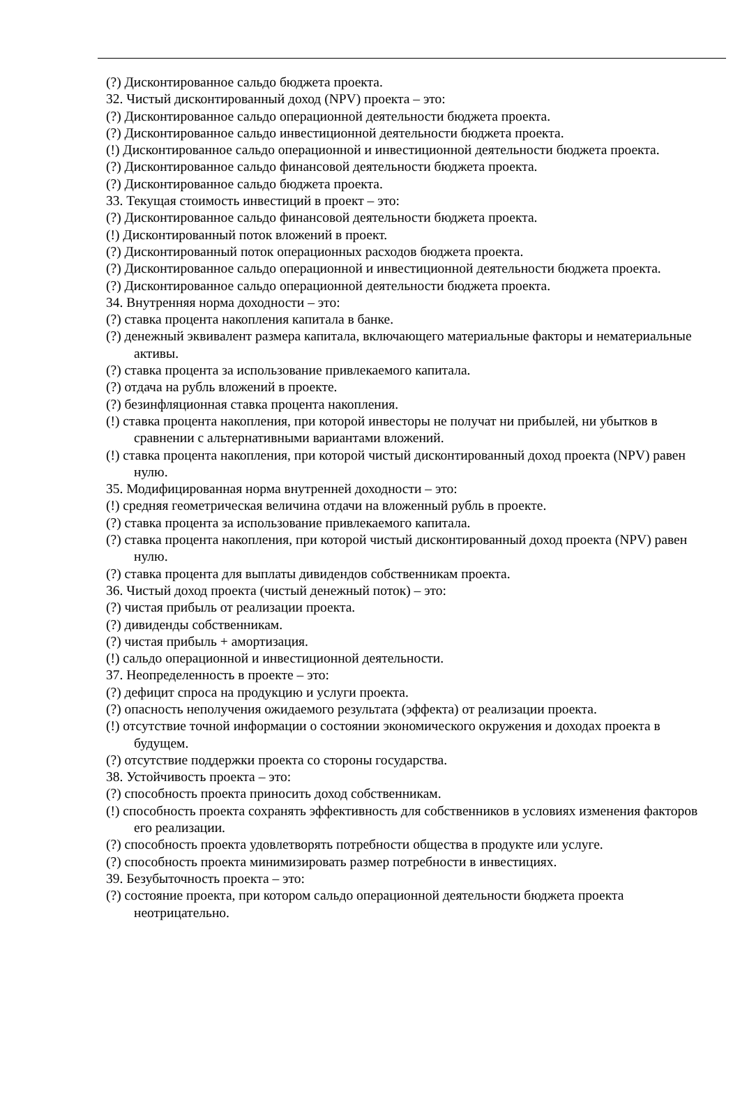(?) Дисконтированное сальдо бюджета проекта.
32. Чистый дисконтированный доход (NPV) проекта – это:
(?) Дисконтированное сальдо операционной деятельности бюджета проекта.
(?) Дисконтированное сальдо инвестиционной деятельности бюджета проекта.
(!) Дисконтированное сальдо операционной и инвестиционной деятельности бюджета проекта.
(?) Дисконтированное сальдо финансовой деятельности бюджета проекта.
(?) Дисконтированное сальдо бюджета проекта.
33. Текущая стоимость инвестиций в проект – это:
(?) Дисконтированное сальдо финансовой деятельности бюджета проекта.
(!) Дисконтированный поток вложений в проект.
(?) Дисконтированный поток операционных расходов бюджета проекта.
(?) Дисконтированное сальдо операционной и инвестиционной деятельности бюджета проекта.
(?) Дисконтированное сальдо операционной деятельности бюджета проекта.
34. Внутренняя норма доходности – это:
(?) ставка процента накопления капитала в банке.
(?) денежный эквивалент размера капитала, включающего материальные факторы и нематериальные активы.
(?) ставка процента за использование привлекаемого капитала.
(?) отдача на рубль вложений в проекте.
(?) безинфляционная ставка процента накопления.
(!) ставка процента накопления, при которой инвесторы не получат ни прибылей, ни убытков в сравнении с альтернативными вариантами вложений.
(!) ставка процента накопления, при которой чистый дисконтированный доход проекта (NPV) равен нулю.
35. Модифицированная норма внутренней доходности – это:
(!) средняя геометрическая величина отдачи на вложенный рубль в проекте.
(?) ставка процента за использование привлекаемого капитала.
(?) ставка процента накопления, при которой чистый дисконтированный доход проекта (NPV) равен нулю.
(?) ставка процента для выплаты дивидендов собственникам проекта.
36. Чистый доход проекта (чистый денежный поток) – это:
(?) чистая прибыль от реализации проекта.
(?) дивиденды собственникам.
(?) чистая прибыль + амортизация.
(!) сальдо операционной и инвестиционной деятельности.
37. Неопределенность в проекте – это:
(?) дефицит спроса на продукцию и услуги проекта.
(?) опасность неполучения ожидаемого результата (эффекта) от реализации проекта.
(!) отсутствие точной информации о состоянии экономического окружения и доходах проекта в будущем.
(?) отсутствие поддержки проекта со стороны государства.
38. Устойчивость проекта – это:
(?) способность проекта приносить доход собственникам.
(!) способность проекта сохранять эффективность для собственников в условиях изменения факторов его реализации.
(?) способность проекта удовлетворять потребности общества в продукте или услуге.
(?) способность проекта минимизировать размер потребности в инвестициях.
39. Безубыточность проекта – это:
(?) состояние проекта, при котором сальдо операционной деятельности бюджета проекта неотрицательно.